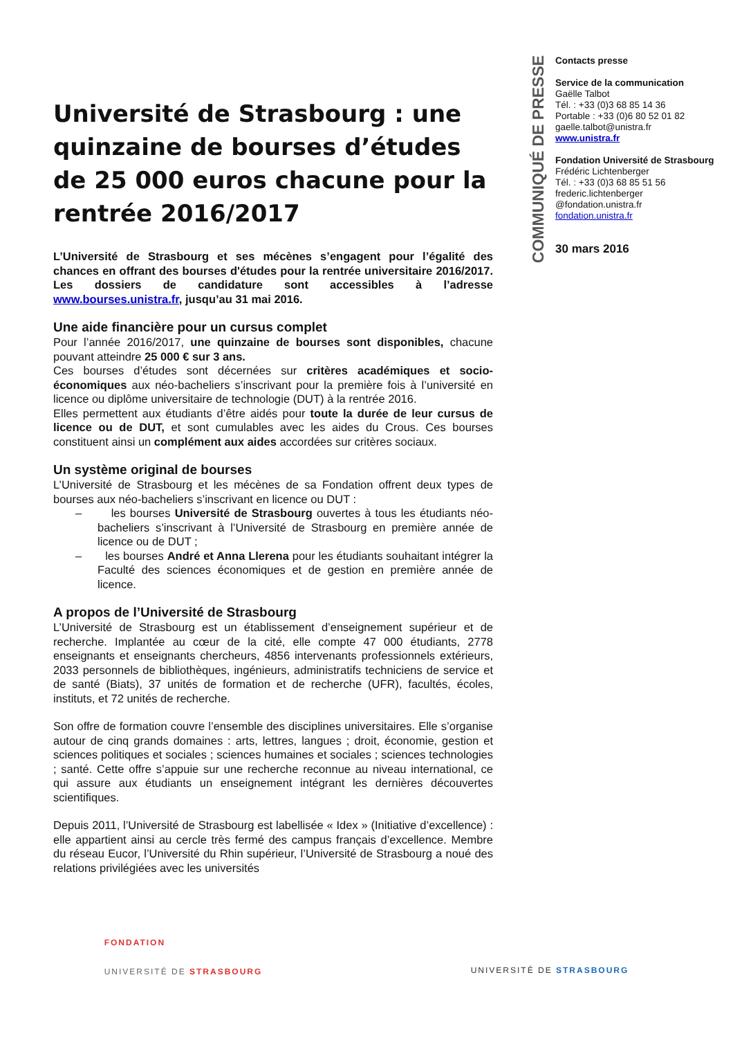COMMUNIQUÉ DE PRESSE
Contacts presse
Service de la communication
Gaëlle Talbot
Tél. : +33 (0)3 68 85 14 36
Portable : +33 (0)6 80 52 01 82
gaelle.talbot@unistra.fr
www.unistra.fr
Fondation Université de Strasbourg
Frédéric Lichtenberger
Tél. : +33 (0)3 68 85 51 56
frederic.lichtenberger
@fondation.unistra.fr
fondation.unistra.fr
30 mars 2016
Université de Strasbourg : une quinzaine de bourses d’études de 25 000 euros chacune pour la rentrée 2016/2017
L’Université de Strasbourg et ses mécènes s’engagent pour l’égalité des chances en offrant des bourses d'études pour la rentrée universitaire 2016/2017. Les dossiers de candidature sont accessibles à l’adresse www.bourses.unistra.fr, jusqu’au 31 mai 2016.
Une aide financière pour un cursus complet
Pour l’année 2016/2017, une quinzaine de bourses sont disponibles, chacune pouvant atteindre 25 000 € sur 3 ans.
Ces bourses d’études sont décernées sur critères académiques et socio-économiques aux néo-bacheliers s’inscrivant pour la première fois à l’université en licence ou diplôme universitaire de technologie (DUT) à la rentrée 2016.
Elles permettent aux étudiants d’être aidés pour toute la durée de leur cursus de licence ou de DUT, et sont cumulables avec les aides du Crous. Ces bourses constituent ainsi un complément aux aides accordées sur critères sociaux.
Un système original de bourses
L’Université de Strasbourg et les mécènes de sa Fondation offrent deux types de bourses aux néo-bacheliers s’inscrivant en licence ou DUT :
– les bourses Université de Strasbourg ouvertes à tous les étudiants néo-bacheliers s’inscrivant à l’Université de Strasbourg en première année de licence ou de DUT ;
– les bourses André et Anna Llerena pour les étudiants souhaitant intégrer la Faculté des sciences économiques et de gestion en première année de licence.
A propos de l’Université de Strasbourg
L’Université de Strasbourg est un établissement d’enseignement supérieur et de recherche. Implantée au cœur de la cité, elle compte 47 000 étudiants, 2778 enseignants et enseignants chercheurs, 4856 intervenants professionnels extérieurs, 2033 personnels de bibliothèques, ingénieurs, administratifs techniciens de service et de santé (Biats), 37 unités de formation et de recherche (UFR), facultés, écoles, instituts, et 72 unités de recherche.
Son offre de formation couvre l’ensemble des disciplines universitaires. Elle s’organise autour de cinq grands domaines : arts, lettres, langues ; droit, économie, gestion et sciences politiques et sociales ; sciences humaines et sociales ; sciences technologies ; santé. Cette offre s’appuie sur une recherche reconnue au niveau international, ce qui assure aux étudiants un enseignement intégrant les dernières découvertes scientifiques.
Depuis 2011, l’Université de Strasbourg est labellisée « Idex » (Initiative d’excellence) : elle appartient ainsi au cercle très fermé des campus français d’excellence. Membre du réseau Eucor, l’Université du Rhin supérieur, l’Université de Strasbourg a noué des relations privilégiées avec les universités
FONDATION
UNIVERSITÉ DE STRASBOURG
UNIVERSITÉ DE STRASBOURG